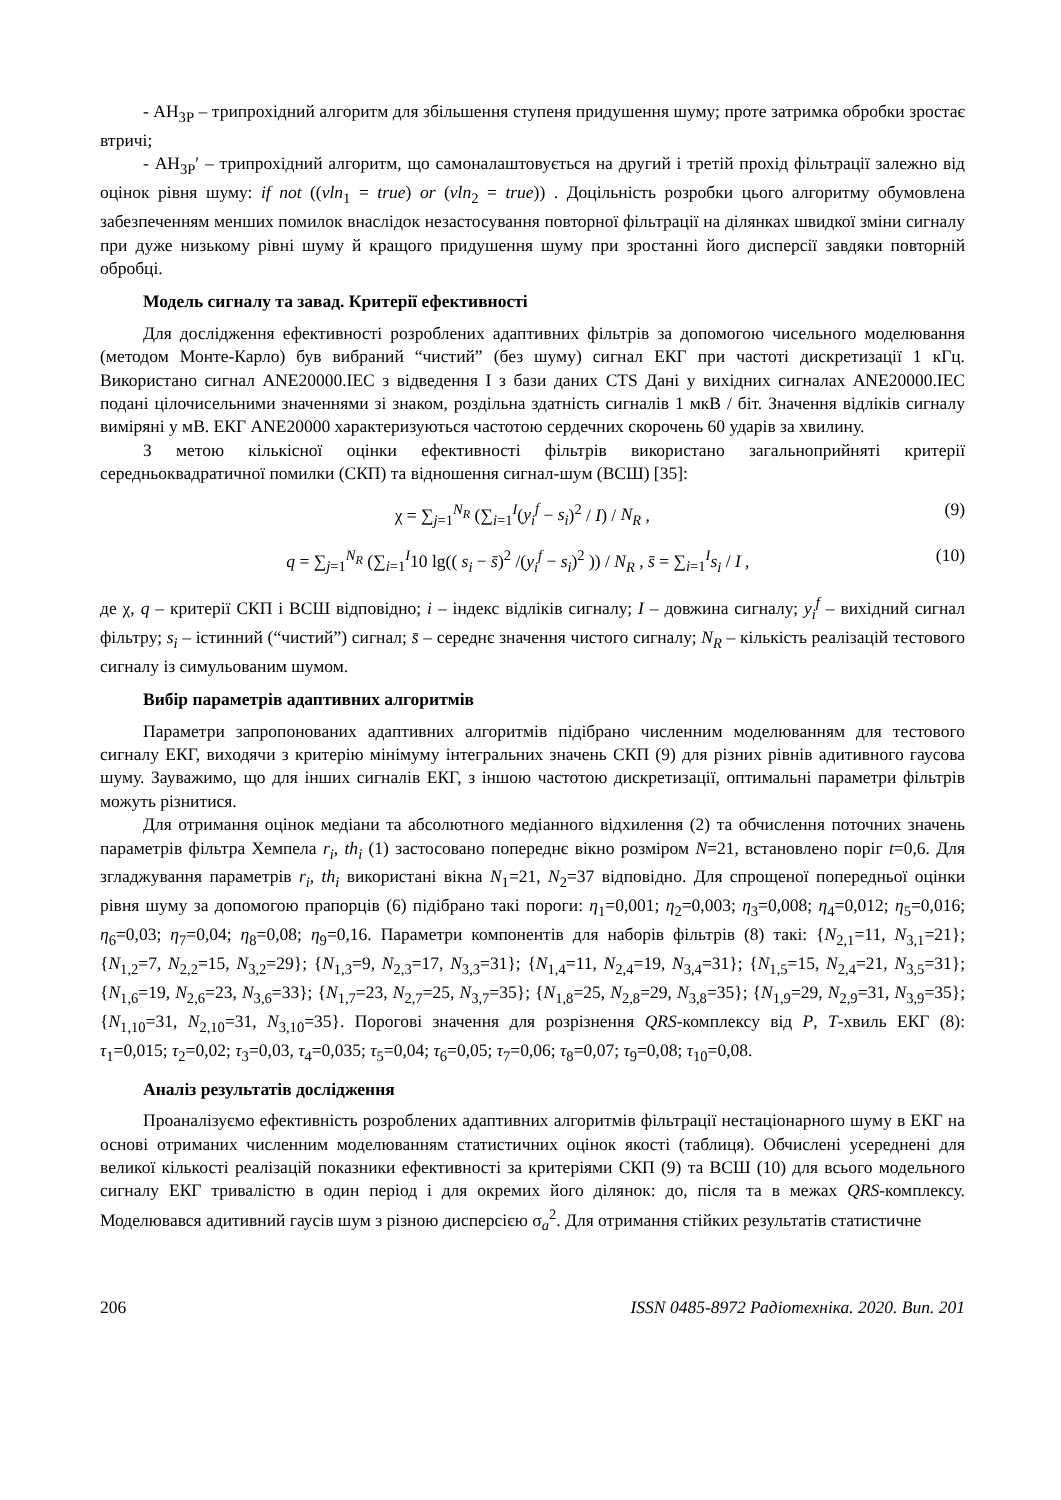- АН<sub>3P</sub> – трипрохідний алгоритм для збільшення ступеня придушення шуму; проте затримка обробки зростає втричі;
- АН<sub>3P</sub>′ – трипрохідний алгоритм, що самоналаштовується на другий і третій прохід фільтрації залежно від оцінок рівня шуму: if not ((vln<sub>1</sub> = true) or (vln<sub>2</sub> = true)) . Доцільність розробки цього алгоритму обумовлена забезпеченням менших помилок внаслідок незастосування повторної фільтрації на ділянках швидкої зміни сигналу при дуже низькому рівні шуму й кращого придушення шуму при зростанні його дисперсії завдяки повторній обробці.
Модель сигналу та завад. Критерії ефективності
Для дослідження ефективності розроблених адаптивних фільтрів за допомогою чисельного моделювання (методом Монте-Карло) був вибраний “чистий” (без шуму) сигнал ЕКГ при частоті дискретизації 1 кГц. Використано сигнал ANE20000.IEC з відведення I з бази даних CTS Дані у вихідних сигналах ANE20000.IEC подані цілочисельними значеннями зі знаком, роздільна здатність сигналів 1 мкВ / біт. Значення відліків сигналу виміряні у мВ. ЕКГ ANE20000 характеризуються частотою сердечних скорочень 60 ударів за хвилину.
З метою кількісної оцінки ефективності фільтрів використано загальноприйняті критерії середньоквадратичної помилки (СКП) та відношення сигнал-шум (ВСШ) [35]:
χ = ∑<sub>j=1</sub><sup>N<sub>R</sub></sup> (∑<sub>i=1</sub><sup>I</sup>(y<sub>i</sub><sup>f</sup> − s<sub>i</sub>)<sup>2</sup> / I) / N<sub>R</sub> , (9)
q = ∑<sub>j=1</sub><sup>N<sub>R</sub></sup> (∑<sub>i=1</sub><sup>I</sup>10 lg(( s<sub>i</sub> − s̄)<sup>2</sup> /(y<sub>i</sub><sup>f</sup> − s<sub>i</sub>)<sup>2</sup> )) / N<sub>R</sub> , s̄ = ∑<sub>i=1</sub><sup>I</sup>s<sub>i</sub> / I , (10)
де χ, q – критерії СКП і ВСШ відповідно; i – індекс відліків сигналу; I – довжина сигналу; y<sub>i</sub><sup>f</sup> – вихідний сигнал фільтру; s<sub>i</sub> – істинний (“чистий”) сигнал; s̄ – середнє значення чистого сигналу; N<sub>R</sub> – кількість реалізацій тестового сигналу із симульованим шумом.
Вибір параметрів адаптивних алгоритмів
Параметри запропонованих адаптивних алгоритмів підібрано численним моделюванням для тестового сигналу ЕКГ, виходячи з критерію мінімуму інтегральних значень СКП (9) для різних рівнів адитивного гаусова шуму. Зауважимо, що для інших сигналів ЕКГ, з іншою частотою дискретизації, оптимальні параметри фільтрів можуть різнитися.
Для отримання оцінок медіани та абсолютного медіанного відхилення (2) та обчислення поточних значень параметрів фільтра Хемпела r<sub>i</sub>, th<sub>i</sub> (1) застосовано попереднє вікно розміром N=21, встановлено поріг t=0,6. Для згладжування параметрів r<sub>i</sub>, th<sub>i</sub> використані вікна N<sub>1</sub>=21, N<sub>2</sub>=37 відповідно. Для спрощеної попередньої оцінки рівня шуму за допомогою прапорців (6) підібрано такі пороги: η<sub>1</sub>=0,001; η<sub>2</sub>=0,003; η<sub>3</sub>=0,008; η<sub>4</sub>=0,012; η<sub>5</sub>=0,016; η<sub>6</sub>=0,03; η<sub>7</sub>=0,04; η<sub>8</sub>=0,08; η<sub>9</sub>=0,16. Параметри компонентів для наборів фільтрів (8) такі: {N<sub>2,1</sub>=11, N<sub>3,1</sub>=21}; {N<sub>1,2</sub>=7, N<sub>2,2</sub>=15, N<sub>3,2</sub>=29}; {N<sub>1,3</sub>=9, N<sub>2,3</sub>=17, N<sub>3,3</sub>=31}; {N<sub>1,4</sub>=11, N<sub>2,4</sub>=19, N<sub>3,4</sub>=31}; {N<sub>1,5</sub>=15, N<sub>2,4</sub>=21, N<sub>3,5</sub>=31}; {N<sub>1,6</sub>=19, N<sub>2,6</sub>=23, N<sub>3,6</sub>=33}; {N<sub>1,7</sub>=23, N<sub>2,7</sub>=25, N<sub>3,7</sub>=35}; {N<sub>1,8</sub>=25, N<sub>2,8</sub>=29, N<sub>3,8</sub>=35}; {N<sub>1,9</sub>=29, N<sub>2,9</sub>=31, N<sub>3,9</sub>=35}; {N<sub>1,10</sub>=31, N<sub>2,10</sub>=31, N<sub>3,10</sub>=35}. Порогові значення для розрізнення QRS-комплексу від P, T-хвиль ЕКГ (8): τ<sub>1</sub>=0,015; τ<sub>2</sub>=0,02; τ<sub>3</sub>=0,03, τ<sub>4</sub>=0,035; τ<sub>5</sub>=0,04; τ<sub>6</sub>=0,05; τ<sub>7</sub>=0,06; τ<sub>8</sub>=0,07; τ<sub>9</sub>=0,08; τ<sub>10</sub>=0,08.
Аналіз результатів дослідження
Проаналізуємо ефективність розроблених адаптивних алгоритмів фільтрації нестаціонарного шуму в ЕКГ на основі отриманих численним моделюванням статистичних оцінок якості (таблиця). Обчислені усереднені для великої кількості реалізацій показники ефективності за критеріями СКП (9) та ВСШ (10) для всього модельного сигналу ЕКГ тривалістю в один період і для окремих його ділянок: до, після та в межах QRS-комплексу. Моделювався адитивний гаусів шум з різною дисперсією σ<sub>a</sub><sup>2</sup>. Для отримання стійких результатів статистичне
206 ISSN 0485-8972 Радіотехніка. 2020. Вип. 201